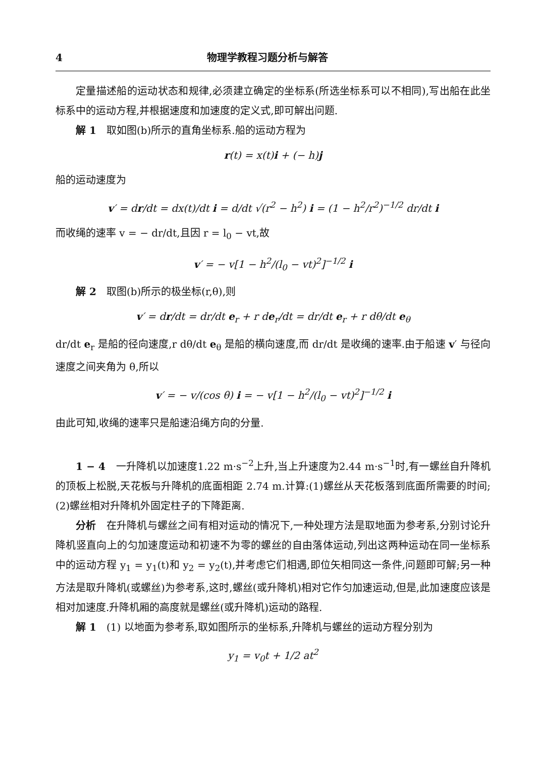4 物理学教程习题分析与解答
定量描述船的运动状态和规律,必须建立确定的坐标系(所选坐标系可以不相同),写出船在此坐标系中的运动方程,并根据速度和加速度的定义式,即可解出问题.
解 1　取如图(b)所示的直角坐标系.船的运动方程为
r(t) = x(t)i + (− h)j
船的运动速度为
v′ = dr/dt = dx(t)/dt i = d/dt √(r<sup>2</sup> − h<sup>2</sup>) i = (1 − h<sup>2</sup>/r<sup>2</sup>)<sup>−1/2</sup> dr/dt i
而收绳的速率 v = − dr/dt,且因 r = l<sub>0</sub> − vt,故
v′ = − v[1 − h<sup>2</sup>/(l<sub>0</sub> − vt)<sup>2</sup>]<sup>−1/2</sup> i
解 2　取图(b)所示的极坐标(r,θ),则
v′ = dr/dt = dr/dt e<sub>r</sub> + r de<sub>r</sub>/dt = dr/dt e<sub>r</sub> + r dθ/dt e<sub>θ</sub>
dr/dt e<sub>r</sub> 是船的径向速度,r dθ/dt e<sub>θ</sub> 是船的横向速度,而 dr/dt 是收绳的速率.由于船速 v′ 与径向速度之间夹角为 θ,所以
v′ = − v/(cos θ) i = − v[1 − h<sup>2</sup>/(l<sub>0</sub> − vt)<sup>2</sup>]<sup>−1/2</sup> i
由此可知,收绳的速率只是船速沿绳方向的分量.
1 − 4　一升降机以加速度1.22 m·s<sup>−2</sup>上升,当上升速度为2.44 m·s<sup>−1</sup>时,有一螺丝自升降机的顶板上松脱,天花板与升降机的底面相距 2.74 m.计算:(1)螺丝从天花板落到底面所需要的时间;(2)螺丝相对升降机外固定柱子的下降距离.
分析　在升降机与螺丝之间有相对运动的情况下,一种处理方法是取地面为参考系,分别讨论升降机竖直向上的匀加速度运动和初速不为零的螺丝的自由落体运动,列出这两种运动在同一坐标系中的运动方程 y<sub>1</sub> = y<sub>1</sub>(t)和 y<sub>2</sub> = y<sub>2</sub>(t),并考虑它们相遇,即位矢相同这一条件,问题即可解;另一种方法是取升降机(或螺丝)为参考系,这时,螺丝(或升降机)相对它作匀加速运动,但是,此加速度应该是相对加速度.升降机厢的高度就是螺丝(或升降机)运动的路程.
解 1　(1) 以地面为参考系,取如图所示的坐标系,升降机与螺丝的运动方程分别为
y<sub>1</sub> = v<sub>0</sub>t + 1/2 at<sup>2</sup>